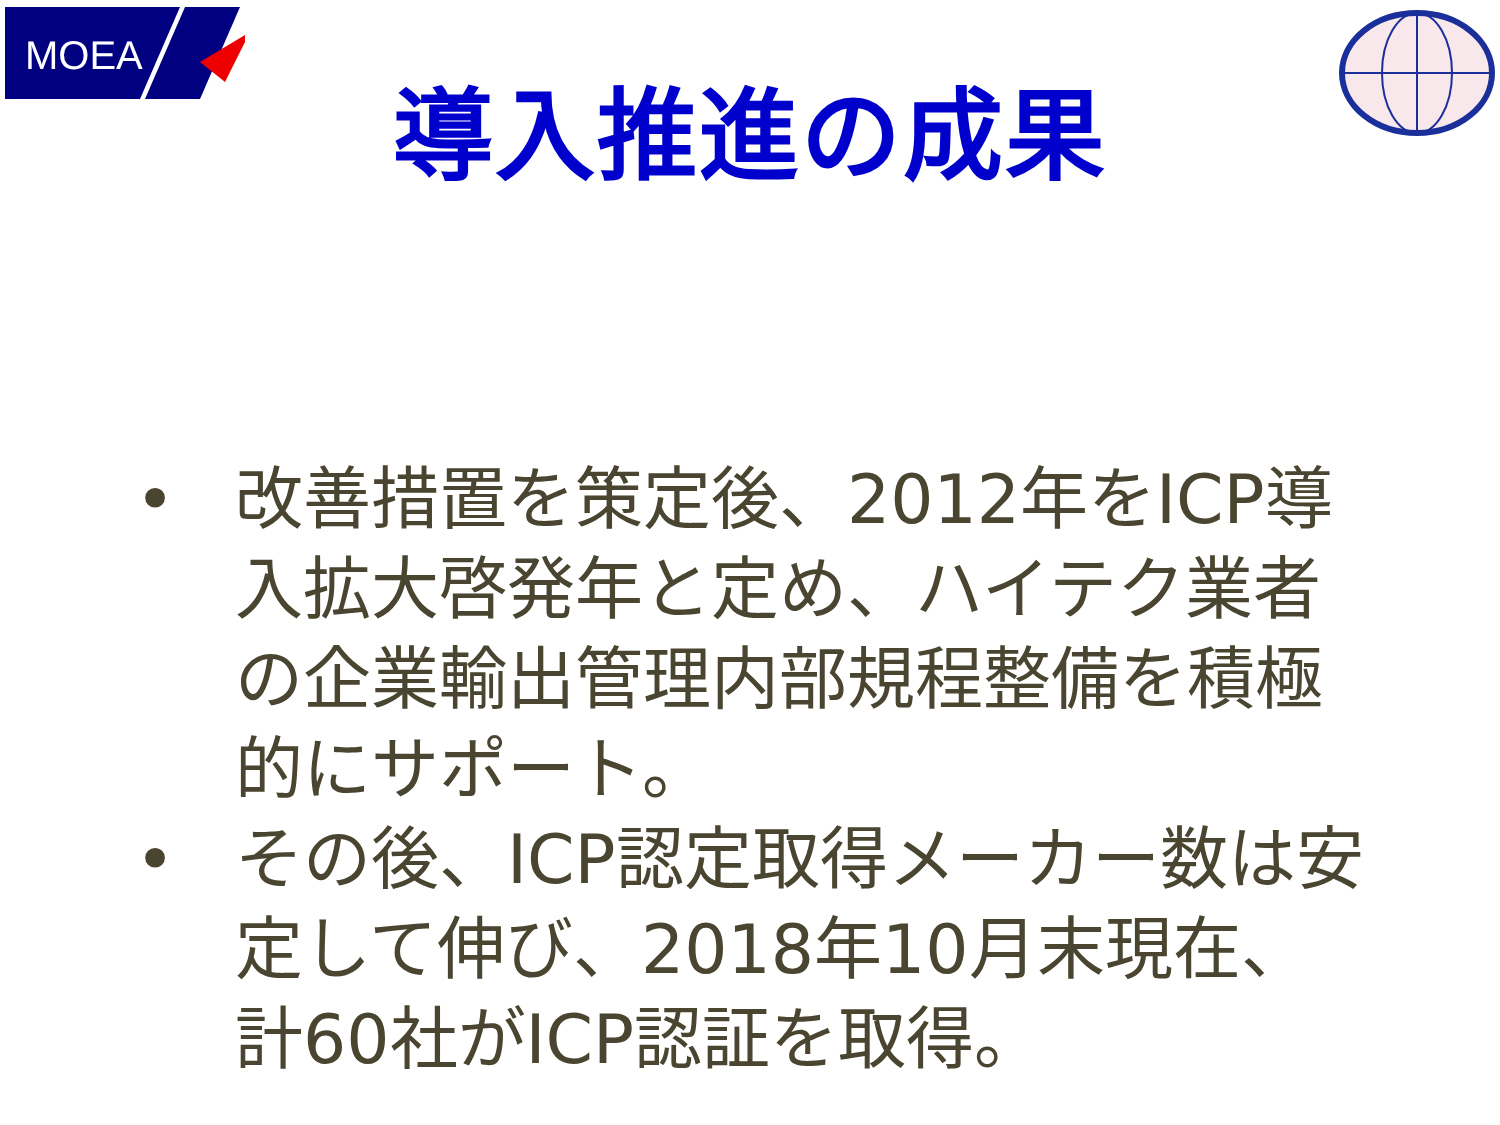MOEA
導入推進の成果
• 改善措置を策定後、2012年をICP導入拡大啓発年と定め、ハイテク業者の企業輸出管理内部規程整備を積極的にサポート。
• その後、ICP認定取得メーカー数は安定して伸び、2018年10月末現在、計60社がICP認証を取得。